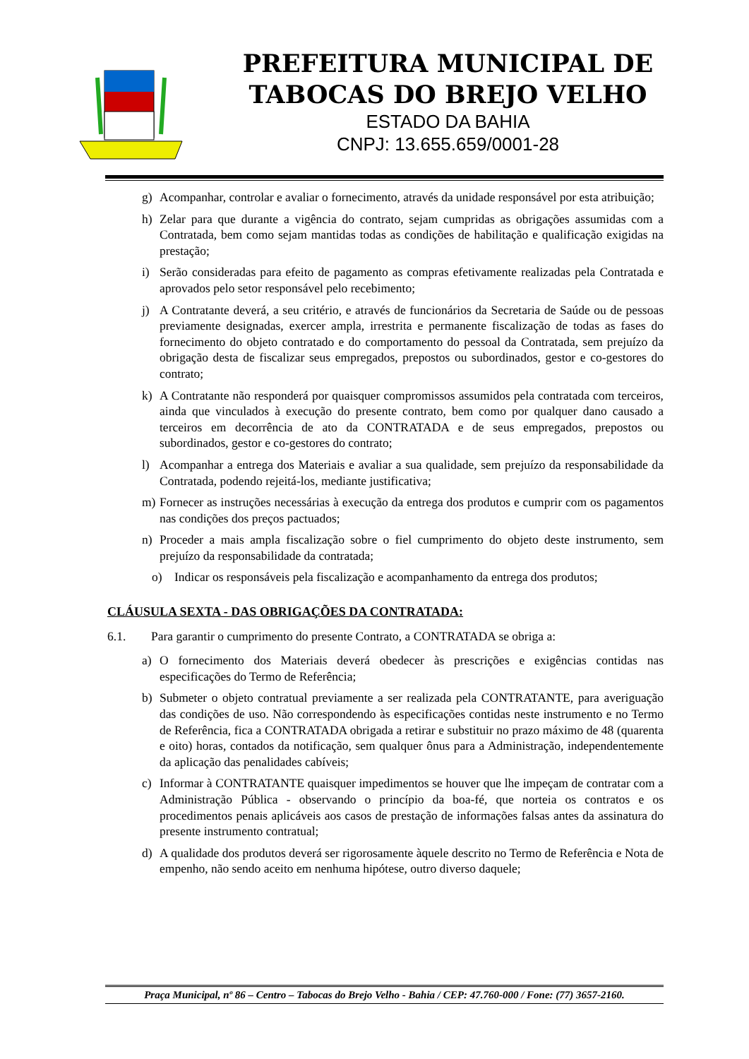PREFEITURA MUNICIPAL DE
TABOCAS DO BREJO VELHO
ESTADO DA BAHIA
CNPJ: 13.655.659/0001-28
g) Acompanhar, controlar e avaliar o fornecimento, através da unidade responsável por esta atribuição;
h) Zelar para que durante a vigência do contrato, sejam cumpridas as obrigações assumidas com a Contratada, bem como sejam mantidas todas as condições de habilitação e qualificação exigidas na prestação;
i) Serão consideradas para efeito de pagamento as compras efetivamente realizadas pela Contratada e aprovados pelo setor responsável pelo recebimento;
j) A Contratante deverá, a seu critério, e através de funcionários da Secretaria de Saúde ou de pessoas previamente designadas, exercer ampla, irrestrita e permanente fiscalização de todas as fases do fornecimento do objeto contratado e do comportamento do pessoal da Contratada, sem prejuízo da obrigação desta de fiscalizar seus empregados, prepostos ou subordinados, gestor e co-gestores do contrato;
k) A Contratante não responderá por quaisquer compromissos assumidos pela contratada com terceiros, ainda que vinculados à execução do presente contrato, bem como por qualquer dano causado a terceiros em decorrência de ato da CONTRATADA e de seus empregados, prepostos ou subordinados, gestor e co-gestores do contrato;
l) Acompanhar a entrega dos Materiais e avaliar a sua qualidade, sem prejuízo da responsabilidade da Contratada, podendo rejeitá-los, mediante justificativa;
m) Fornecer as instruções necessárias à execução da entrega dos produtos e cumprir com os pagamentos nas condições dos preços pactuados;
n) Proceder a mais ampla fiscalização sobre o fiel cumprimento do objeto deste instrumento, sem prejuízo da responsabilidade da contratada;
o) Indicar os responsáveis pela fiscalização e acompanhamento da entrega dos produtos;
CLÁUSULA SEXTA - DAS OBRIGAÇÕES DA CONTRATADA:
6.1. Para garantir o cumprimento do presente Contrato, a CONTRATADA se obriga a:
a) O fornecimento dos Materiais deverá obedecer às prescrições e exigências contidas nas especificações do Termo de Referência;
b) Submeter o objeto contratual previamente a ser realizada pela CONTRATANTE, para averiguação das condições de uso. Não correspondendo às especificações contidas neste instrumento e no Termo de Referência, fica a CONTRATADA obrigada a retirar e substituir no prazo máximo de 48 (quarenta e oito) horas, contados da notificação, sem qualquer ônus para a Administração, independentemente da aplicação das penalidades cabíveis;
c) Informar à CONTRATANTE quaisquer impedimentos se houver que lhe impeçam de contratar com a Administração Pública - observando o princípio da boa-fé, que norteia os contratos e os procedimentos penais aplicáveis aos casos de prestação de informações falsas antes da assinatura do presente instrumento contratual;
d) A qualidade dos produtos deverá ser rigorosamente àquele descrito no Termo de Referência e Nota de empenho, não sendo aceito em nenhuma hipótese, outro diverso daquele;
Praça Municipal, nº 86 – Centro – Tabocas do Brejo Velho - Bahia / CEP: 47.760-000 / Fone: (77) 3657-2160.